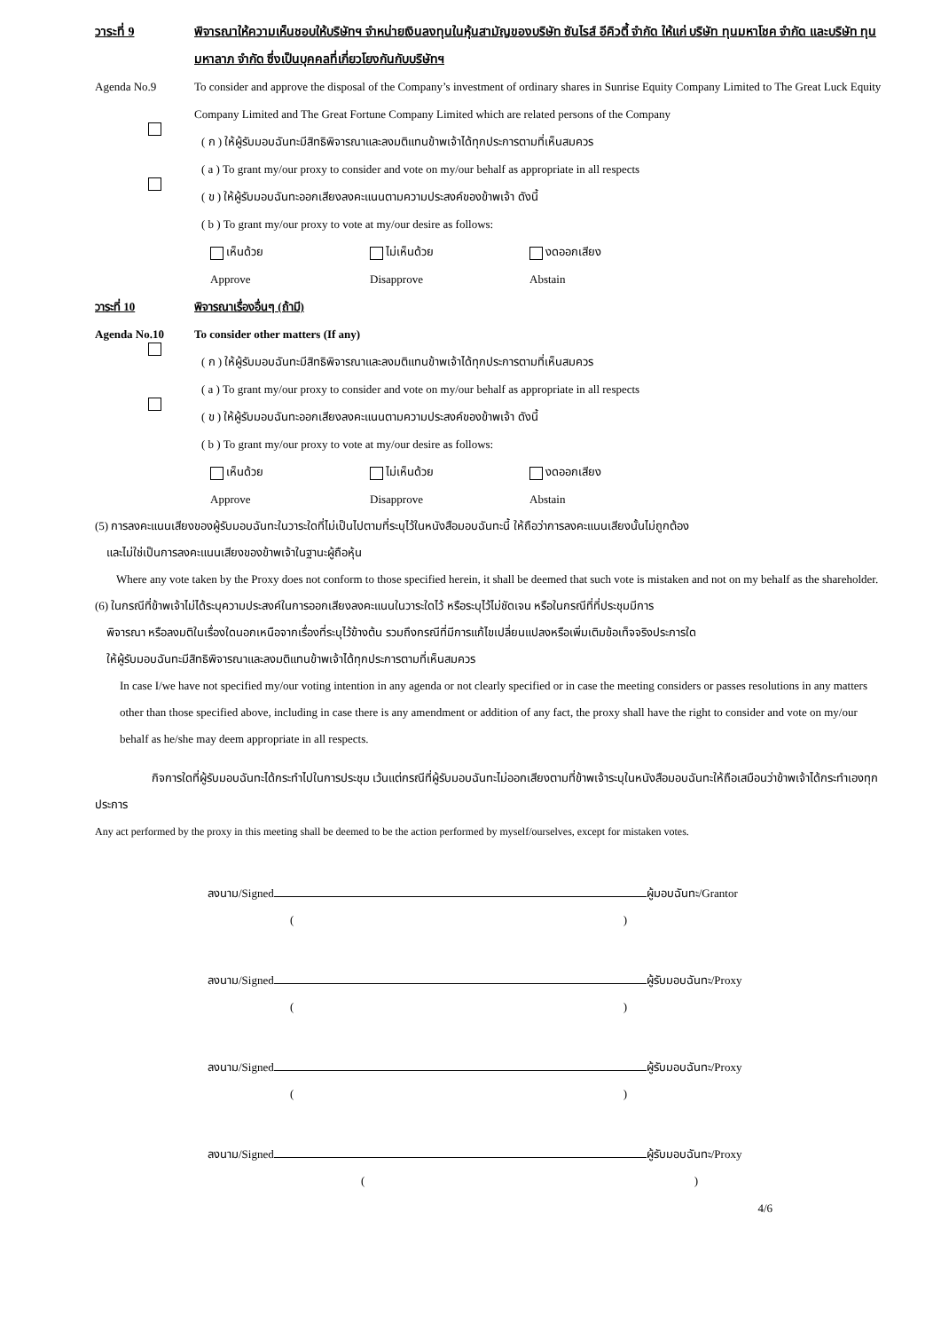วาระที่ 9 พิจารณาให้ความเห็นชอบให้บริษัทฯ จำหน่ายเงินลงทุนในหุ้นสามัญของบริษัท ซันไรส์ อีคิวตี้ จำกัด ให้แก่ บริษัท ทุนมหาโชค จำกัด และบริษัท ทุนมหาลาภ จำกัด ซึ่งเป็นบุคคลที่เกี่ยวโยงกันกับบริษัทฯ
Agenda No.9 To consider and approve the disposal of the Company’s investment of ordinary shares in Sunrise Equity Company Limited to The Great Luck Equity Company Limited and The Great Fortune Company Limited which are related persons of the Company
( ก ) ให้ผู้รับมอบฉันทะมีสิทธิพิจารณาและลงมติแทนข้าพเจ้าได้ทุกประการตามที่เห็นสมควร
( a ) To grant my/our proxy to consider and vote on my/our behalf as appropriate in all respects
( ข ) ให้ผู้รับมอบฉันทะออกเสียงลงคะแนนตามความประสงค์ของข้าพเจ้า ดังนี้
( b ) To grant my/our proxy to vote at my/our desire as follows:
เห็นด้วย ไม่เห็นด้วย งดออกเสียง
Approve Disapprove Abstain
วาระที่ 10 พิจารณาเรื่องอื่นๆ (ถ้ามี)
Agenda No.10 To consider other matters (If any)
( ก ) ให้ผู้รับมอบฉันทะมีสิทธิพิจารณาและลงมติแทนข้าพเจ้าได้ทุกประการตามที่เห็นสมควร
( a ) To grant my/our proxy to consider and vote on my/our behalf as appropriate in all respects
( ข ) ให้ผู้รับมอบฉันทะออกเสียงลงคะแนนตามความประสงค์ของข้าพเจ้า ดังนี้
( b ) To grant my/our proxy to vote at my/our desire as follows:
เห็นด้วย ไม่เห็นด้วย งดออกเสียง
Approve Disapprove Abstain
(5) การลงคะแนนเสียงของผู้รับมอบฉันทะในวาระใดที่ไม่เป็นไปตามที่ระบุไว้ในหนังสือมอบฉันทะนี้ ให้ถือว่าการลงคะแนนเสียงนั้นไม่ถูกต้อง
และไม่ใช่เป็นการลงคะแนนเสียงของข้าพเจ้าในฐานะผู้ถือหุ้น
Where any vote taken by the Proxy does not conform to those specified herein, it shall be deemed that such vote is mistaken and not on my behalf as the shareholder.
(6) ในกรณีที่ข้าพเจ้าไม่ได้ระบุความประสงค์ในการออกเสียงลงคะแนนในวาระใดไว้ หรือระบุไว้ไม่ชัดเจน หรือในกรณีที่ที่ประชุมมีการ
พิจารณา หรือลงมติในเรื่องใดนอกเหนือจากเรื่องที่ระบุไว้ข้างต้น รวมถึงกรณีที่มีการแก้ไขเปลี่ยนแปลงหรือเพิ่มเติมข้อเท็จจริงประการใด
ให้ผู้รับมอบฉันทะมีสิทธิพิจารณาและลงมติแทนข้าพเจ้าได้ทุกประการตามที่เห็นสมควร
In case I/we have not specified my/our voting intention in any agenda or not clearly specified or in case the meeting considers or passes resolutions in any matters other than those specified above, including in case there is any amendment or addition of any fact, the proxy shall have the right to consider and vote on my/our behalf as he/she may deem appropriate in all respects.
กิจการใดที่ผู้รับมอบฉันทะได้กระทำไปในการประชุม เว้นแต่กรณีที่ผู้รับมอบฉันทะไม่ออกเสียงตามที่ข้าพเจ้าระบุในหนังสือมอบฉันทะให้ถือเสมือนว่าข้าพเจ้าได้กระทำเองทุกประการ
Any act performed by the proxy in this meeting shall be deemed to be the action performed by myself/ourselves, except for mistaken votes.
ลงนาม/Signed ผู้มอบฉันทะ/Grantor
()
ลงนาม/Signed ผู้รับมอบฉันทะ/Proxy
()
ลงนาม/Signed ผู้รับมอบฉันทะ/Proxy
()
ลงนาม/Signed ผู้รับมอบฉันทะ/Proxy
()
4/6